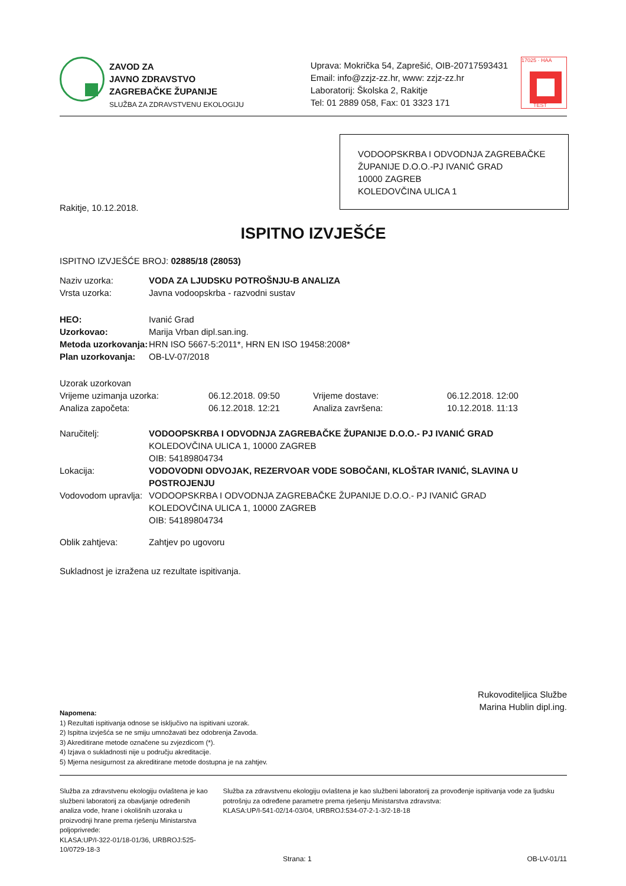ZAVOD ZA
JAVNO ZDRAVSTVO
ZAGREBAČKE ŽUPANIJE
SLUŽBA ZA ZDRAVSTVENU EKOLOGIJU
Uprava: Mokrička 54, Zaprešić, OIB-20717593431
Email: info@zzjz-zz.hr, www: zzjz-zz.hr
Laboratorij: Školska 2, Rakitje
Tel: 01 2889 058, Fax: 01 3323 171
17025 · HAA
TEST
VODOOPSKRBA I ODVODNJA ZAGREBAČKE ŽUPANIJE D.O.O.-PJ IVANIĆ GRAD
10000 ZAGREB
KOLEDOVČINA ULICA 1
Rakitje, 10.12.2018.
ISPITNO IZVJEŠĆE
ISPITNO IZVJEŠĆE BROJ: 02885/18 (28053)
| Naziv uzorka: | VODA ZA LJUDSKU POTROŠNJU-B ANALIZA |
| Vrsta uzorka: | Javna vodoopskrba - razvodni sustav |
| HEO: | Ivanić Grad |
| Uzorkovao: | Marija Vrban dipl.san.ing. |
| Metoda uzorkovanja: | HRN ISO 5667-5:2011*, HRN EN ISO 19458:2008* |
| Plan uzorkovanja: | OB-LV-07/2018 |
| Uzorak uzorkovan | | | |
| Vrijeme uzimanja uzorka: | 06.12.2018. 09:50 | Vrijeme dostave: | 06.12.2018. 12:00 |
| Analiza započeta: | 06.12.2018. 12:21 | Analiza završena: | 10.12.2018. 11:13 |
| Naručitelj: | VODOOPSKRBA I ODVODNJA ZAGREBAČKE ŽUPANIJE D.O.O.- PJ IVANIĆ GRAD KOLEDOVČINA ULICA 1, 10000 ZAGREB OIB: 54189804734 |
| Lokacija: | VODOVODNI ODVOJAK, REZERVOAR VODE SOBOČANI, KLOŠTAR IVANIĆ, SLAVINA U POSTROJENJU |
| Vodovodom upravlja: | VODOOPSKRBA I ODVODNJA ZAGREBAČKE ŽUPANIJE D.O.O.- PJ IVANIĆ GRAD KOLEDOVČINA ULICA 1, 10000 ZAGREB OIB: 54189804734 |
| Oblik zahtjeva: | Zahtjev po ugovoru |
Sukladnost je izražena uz rezultate ispitivanja.
Rukovoditeljica Službe
Marina Hublin dipl.ing.
Napomena:
1) Rezultati ispitivanja odnose se isključivo na ispitivani uzorak.
2) Ispitna izvješća se ne smiju umnožavati bez odobrenja Zavoda.
3) Akreditirane metode označene su zvjezdicom (*).
4) Izjava o sukladnosti nije u području akreditacije.
5) Mjerna nesigurnost za akreditirane metode dostupna je na zahtjev.
Služba za zdravstvenu ekologiju ovlaštena je kao službeni laboratorij za obavljanje određenih analiza vode, hrane i okolišnih uzoraka u proizvodnji hrane prema rješenju Ministarstva poljoprivrede:
KLASA:UP/I-322-01/18-01/36, URBROJ:525-10/0729-18-3
Služba za zdravstvenu ekologiju ovlaštena je kao službeni laboratorij za provođenje ispitivanja vode za ljudsku potrošnju za određene parametre prema rješenju Ministarstva zdravstva:
KLASA:UP/I-541-02/14-03/04, URBROJ:534-07-2-1-3/2-18-18
Strana: 1 OB-LV-01/11